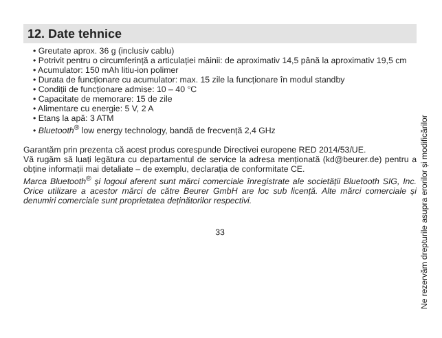12. Date tehnice
• Greutate aprox. 36 g (inclusiv cablu)
• Potrivit pentru o circumferință a articulației mâinii: de aproximativ 14,5 până la aproximativ 19,5 cm
• Acumulator: 150 mAh litiu-ion polimer
• Durata de funcționare cu acumulator: max. 15 zile la funcționare în modul standby
• Condiții de funcționare admise: 10 – 40 °C
• Capacitate de memorare: 15 de zile
• Alimentare cu energie: 5 V, 2 A
• Etanș la apă: 3 ATM
• Bluetooth<sup>®</sup> low energy technology, bandă de frecvență 2,4 GHz
Garantăm prin prezenta că acest produs corespunde Directivei europene RED 2014/53/UE.
Vă rugăm să luați legătura cu departamentul de service la adresa menționată (kd@beurer.de) pentru a obține informații mai detaliate – de exemplu, declarația de conformitate CE.
Marca Bluetooth<sup>®</sup> și logoul aferent sunt mărci comerciale înregistrate ale societății Bluetooth SIG, Inc. Orice utilizare a acestor mărci de către Beurer GmbH are loc sub licență. Alte mărci comerciale și denumiri comerciale sunt proprietatea deținătorilor respectivi.
33
Ne rezervăm drepturile asupra erorilor și modificărilor